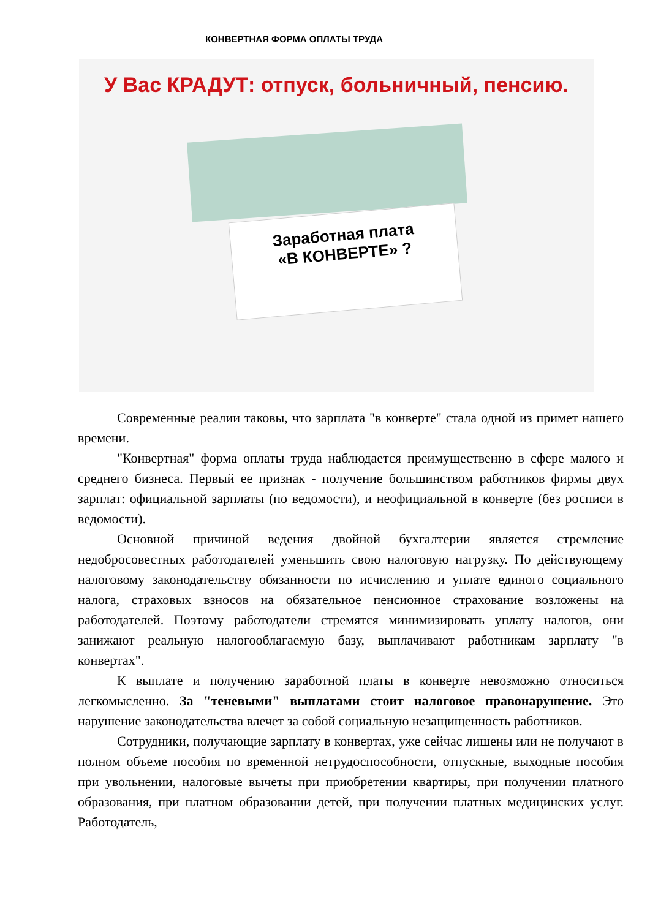КОНВЕРТНАЯ ФОРМА ОПЛАТЫ ТРУДА
У Вас КРАДУТ: отпуск, больничный, пенсию.
Заработная плата
«В КОНВЕРТЕ» ?
Современные реалии таковы, что зарплата "в конверте" стала одной из примет нашего времени.
"Конвертная" форма оплаты труда наблюдается преимущественно в сфере малого и среднего бизнеса. Первый ее признак - получение большинством работников фирмы двух зарплат: официальной зарплаты (по ведомости), и неофициальной в конверте (без росписи в ведомости).
Основной причиной ведения двойной бухгалтерии является стремление недобросовестных работодателей уменьшить свою налоговую нагрузку. По действующему налоговому законодательству обязанности по исчислению и уплате единого социального налога, страховых взносов на обязательное пенсионное страхование возложены на работодателей. Поэтому работодатели стремятся минимизировать уплату налогов, они занижают реальную налогооблагаемую базу, выплачивают работникам зарплату "в конвертах".
К выплате и получению заработной платы в конверте невозможно относиться легкомысленно. За "теневыми" выплатами стоит налоговое правонарушение. Это нарушение законодательства влечет за собой социальную незащищенность работников.
Сотрудники, получающие зарплату в конвертах, уже сейчас лишены или не получают в полном объеме пособия по временной нетрудоспособности, отпускные, выходные пособия при увольнении, налоговые вычеты при приобретении квартиры, при получении платного образования, при платном образовании детей, при получении платных медицинских услуг. Работодатель,